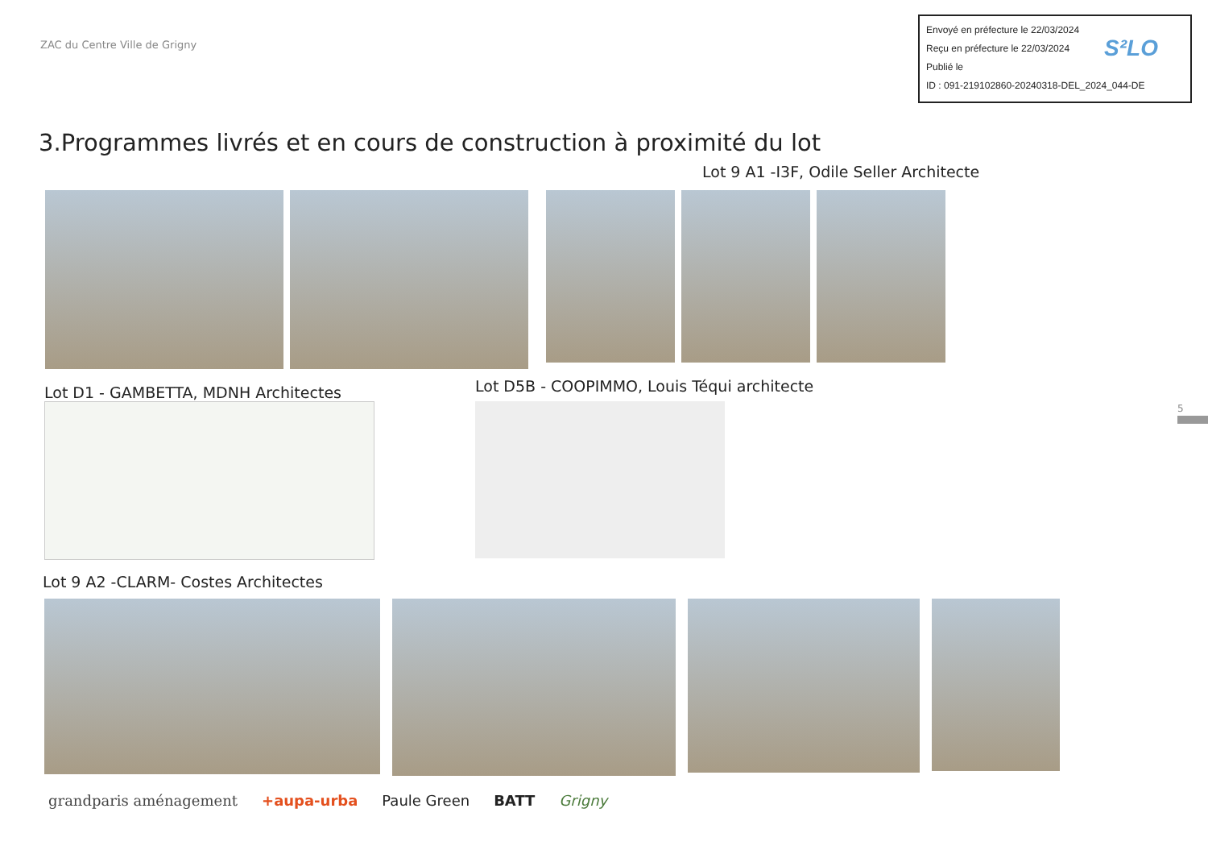ZAC du Centre Ville de Grigny
Envoyé en préfecture le 22/03/2024
Reçu en préfecture le 22/03/2024
Publié le
ID : 091-219102860-20240318-DEL_2024_044-DE
S²LO
3.Programmes livrés et en cours de construction à proximité du lot
Lot 9 A1 -I3F, Odile Seller Architecte
Lot D1 - GAMBETTA, MDNH Architectes
Lot D5B - COOPIMMO, Louis Téqui architecte
Lot 9 A2 -CLARM- Costes Architectes
grandparis aménagement +aupa-urba Paule Green BATT Grigny
5